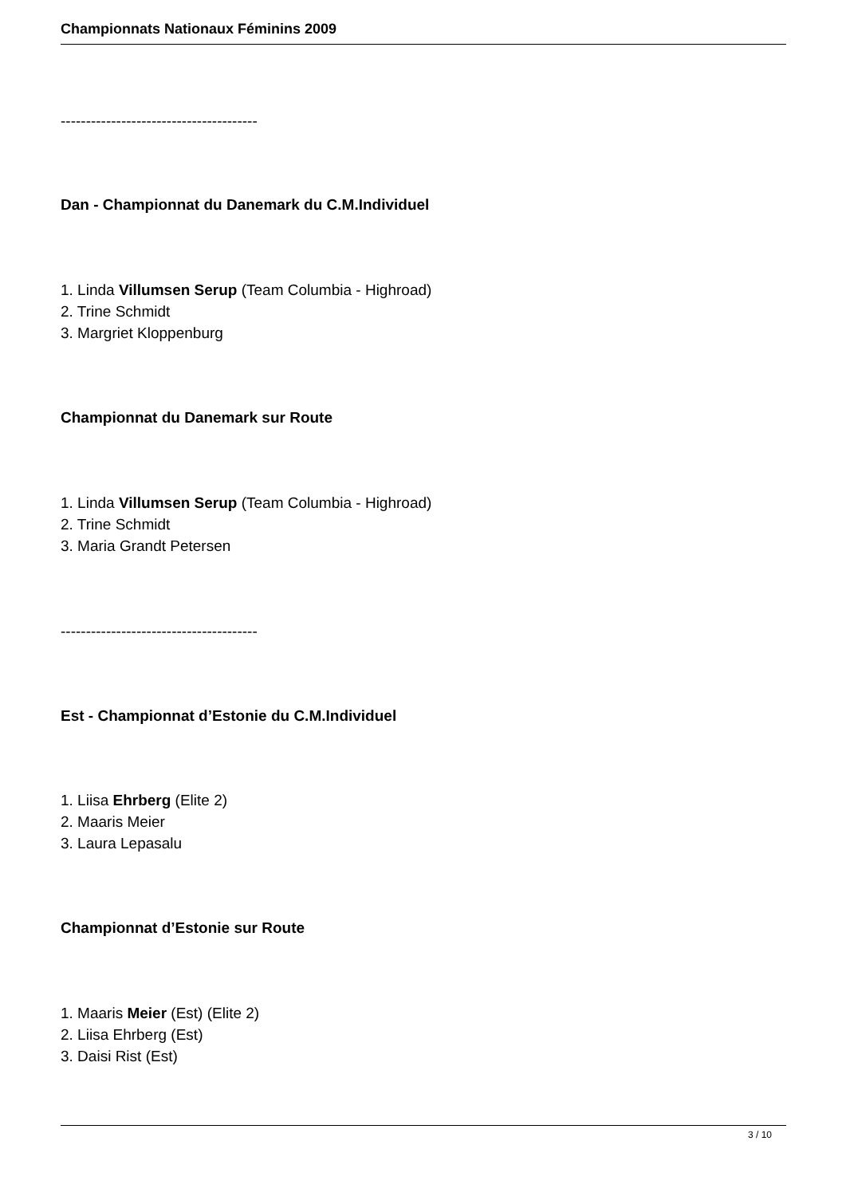Championnats Nationaux Féminins 2009
---------------------------------------
Dan - Championnat du Danemark du C.M.Individuel
1. Linda Villumsen Serup (Team Columbia - Highroad)
2. Trine Schmidt
3. Margriet Kloppenburg
Championnat du Danemark sur Route
1. Linda Villumsen Serup (Team Columbia - Highroad)
2. Trine Schmidt
3. Maria Grandt Petersen
---------------------------------------
Est - Championnat d’Estonie du C.M.Individuel
1. Liisa Ehrberg (Elite 2)
2. Maaris Meier
3. Laura Lepasalu
Championnat d’Estonie sur Route
1. Maaris Meier (Est) (Elite 2)
2. Liisa Ehrberg (Est)
3. Daisi Rist (Est)
3 / 10